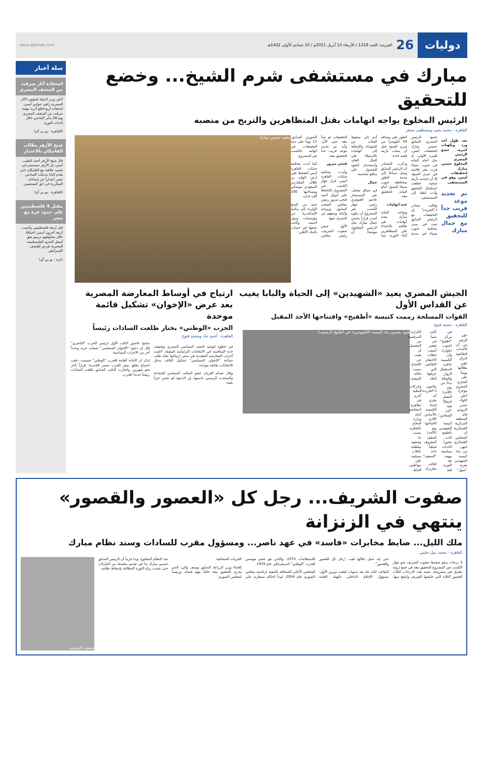دوليات
26
الجريدة. العدد 1218 / الأربعاء 13 أبريل 2011م / 10 جمادى الأولى 1432هـ
www.aljarida.com
مبارك في مستشفى شرم الشيخ... وخضع للتحقيق
الرئيس المخلوع يواجه اتهامات بقتل المتظاهرين والتربح من منصبه
القاهرة - محمد يحيى ومصطفى سنجر
محمد حسني مبارك
بعد طول أخذ ورد وتكهنات كثيرة، خضع الرئيس المصري المخلوع حسني مبارك لتحقيقات أمس، وهو في المستشفى.
تم تحديد موعد قريب جداً للتحقيق مع جمال مبارك
خضع الرئيس المصري السابق حسني مبارك لتحقيقات أمس، للمرة الأولى، إذ مثل أمام النيابة في جنوب سيناء قرب مقر إقامته في شرم الشيخ، إلا أن إصابته بأزمة صحية قطعت استكمال التحقيق وأدت لنقله إلى المستشفى.
وقالت مصادر لـ"الجريدة" إن التحقيقات مع الرئيس السابق تمت في مبنى محكمة جنوب سيناء في مدينة الطور على مسافة 50 كيلومتراً من شرم الشيخ قبل أن يصاب بأزمة قلبية حادة.
وذكرت المصادر أن الرئيس السابق وصل صباحاً إلى مدينة الطور بمحافظة جنوب سيناء للمثول أمام النيابة للتحقيق معه.
عدة اتهامات
وتواجه النيابة مبارك بعدة اتهامات هي علاقته بالاعتداء على المتظاهرين أثناء الثورة، مما أدى إلى سقوط المئات من الشهداء، والإضافة إلى اتهامات بالاستيلاء على المال العام، واستخدام النفوذ للحصول على منافع شخصية.
جمال
في سياق متصل، نفى المستشار عاصم الجوهري رئيس جهاز الكسب غير المشروع أن يكون أصدر قراراً بحبس جمال مبارك نجل الرئيس المخلوع، موضحاً أن التحقيقات لم تبدأ معه حتى الآن، وأنه تم تحديد موعد قريب جداً للتحقيق معه.
فتحي سرور
وأيدت محكمة جنايات القاهرة أمس، قرار جهاز الكسب غير المشروع بالتحفظ على أموال أحمد فتحي سرور رئيس مجلس الشعب السابق، وزوجته وأبنائه ومنعهم من التصرف فيها.
الأول حبس صفوت الشريف، رئيس مجلس الشورى السابق، 15 يوماً على ذمة التحقيقات في اتهامه بالكسب غير المشروع.
كما أيدت محكمة جنايات القاهرة أمس التحفظ على أرض الوليد بن طلال، الملياردير السعودي بتوشكي ومساحتها 100 ألف فدان.
جنيه من المنح الواردة إلى مكتبة الإسكندرية من مؤسسات ودول أجنبية، وكانت تضعها في حساب بالبنك الأهلي.
الجيش المصري يعيد «الشهيدين» إلى الحياة والبابا يغيب عن القداس الأول
القوات المسلحة رممت كنيسة «أطفيح» وافتتاحها الأحد المقبل
القاهرة - محمد فتوح
جنود يعيدون بناء كنيسة «الشهيدين» في أطفيح (أرشيف)
على الرغم من أن الأحداث الطائفية لاتزال تلقي بظلالها يومياً على الشارع المصري مؤخراً، أعلن اللواء حسن الرويني قائد المنطقة المركزية العسكرية أن المجلس العسكري انتهى من بناء كنيسة الشهيدين بقرية "صول" في مركز "أطفيح" (جنوب حلوان)، وأن الكنيسة جاهزة لاستقبال الزوار والصلاة بدءاً من يوم (الأحد) المقبل احتفالاً بعيد "أحد الشعانين".
كنيسة الشهيدين بأطفيح كانت محوراً لأحداث سياسية مهمة بعد الثورة، فقد كانت سبباً في تفجير أصعب حلقات الاحتقان الطائفي التي عرفتها البلاد.
بيلامون لـ"الجريدة" أنه يجري إعداد الكنيسة بالأساس اللازم لافتتاحها يوم (الأحد) المقبل المعروف قبطياً باحد "السعف".
الثالث بطريرك الكرازة المرقسية من المحتمل أن يغيب عن الافتتاح بسبب حالته الصحية.
وحركات قبطية أخرى في تظاهرة احتجاجية أمام وزارة الدفاع بالقاهرة بسبب ما وصفوه ببلطجة عائلات مسلمة على مواطنين أقباط.
ارتياح في أوساط المعارضة المصرية بعد عرض «الإخوان» تشكيل قائمة موحدة
الحزب «الوطني» يختار طلعت السادات رئيساً
القاهرة - أحمد جاد ومحمد فتوح
في خطوة لتوحيد الصف السياسي المصري وتخفيف حدة المنافسة في الانتخابات البرلمانية المقبلة، أعلنت أحزاب المعارضة التقليدية في مصر ارتياحها تجاه طلب جماعة "الإخوان المسلمين" تشكيل ائتلاف يدخل الانتخابات بقائمة موحدة.
وقال عصام العريان عضو المكتب السياسي للجماعة والمتحدث الرسمي باسمها، إن الدعوة لم تخص حزباً بعينه.
سامح عاشور النائب الأول لرئيس الحزب "الناصري" قال إن دعوة "الإخوان المسلمين" شملت حزبه وعدداً آخر من الأحزاب السياسية.
يُذكر أن الأمانة العامة للحزب "الوطني" حسمت -عقب اجتماع مغلق بمقر الحزب بمصر الجديدة- قراراً تأخر نحو شهرين، واختارت النائب السابق طلعت السادات رئيساً جديداً للحزب.
سلة أخبار
استعادة آثار سرقت من المتحف المصري
أعلن وزير الدولة لشؤون الآثار المصرية زاهي حواس أمس، استعادة أربع قطع أثرية مهمة سرقت من المتحف المصري يوم 28 يناير الماضي خلال أحداث الثورة.
(القاهرة - يو بي آي)
شيخ الأزهر يطالب الفاتيكان بالاعتذار
قال شيخ الأزهر أحمد الطيب أمس، إن الأزهر سيستمر في تجميد علاقته مع الفاتيكان حتى يقدم البابا بنديكت السادس عشر اعتذاراً عن إساءاته المتكررة في حق المسلمين.
(القاهرة - يو بي آي)
مقتل 4 فلسطينيين على حدود غزة مع مصر
قتل أربعة فلسطينيين وأصيب أربعة آخرون أمس، اختناقاً، خلال محاولتهم ترميم نفق أسفل الحدود الفلسطينية-المصرية تعرض للقصف الإسرائيلي.
(غزة - يو بي آي)
صفوت الشريف... رجل كل «العصور والقصور» ينتهي في الزنزانة
ملك الليل... ضابط مخابرات «فاسد» في عهد ناصر... ومسؤول مقرب للسادات وسند نظام مبارك
القاهرة - محمد نبيل حلمي
3 درجات سلم صعدها صفوت الشريف نحو جهاز الكسب غير المشروع للتحقيق معه في جمع ثروته بطرق غير مشروعة، تشبه هذه الدرجات الثلاث العصور الثلاثة التي عايشها الشريف وانتفع منها، حتى إنه حمل خلالها لقب "رجل كل العصور والقصور".
التقاعد، لكنه عاد بعد سنوات ليلعب دورين الأول: مسؤول الإعلام الداخلي بالهيئة العامة للاستعلامات 1975، والثاني هو عضو مؤسس للحزب "الوطني" الديمقراطي عام 1978.
للمجلس الأعلى للصحافة بالتبعية لرئاسته مجلس الشورى عام 2004، ليبدأ إحكام سيطرته على الحريات الصحافية.
إقصاء وزير الزراعة السابق يوسف والي، الذي يجري التحقيق معه حالياً بتهم فساد، ورئيساً لمجلس الشورى.
ضد النظام المخلوع. وبدا غريباً أن الرئيس السابق حسني مبارك بدأ في تقديم سلسلة من التنازلات حتى يتجنب رياح الثورة المطالبة بإسقاط نظامه.
صفوت الشريف